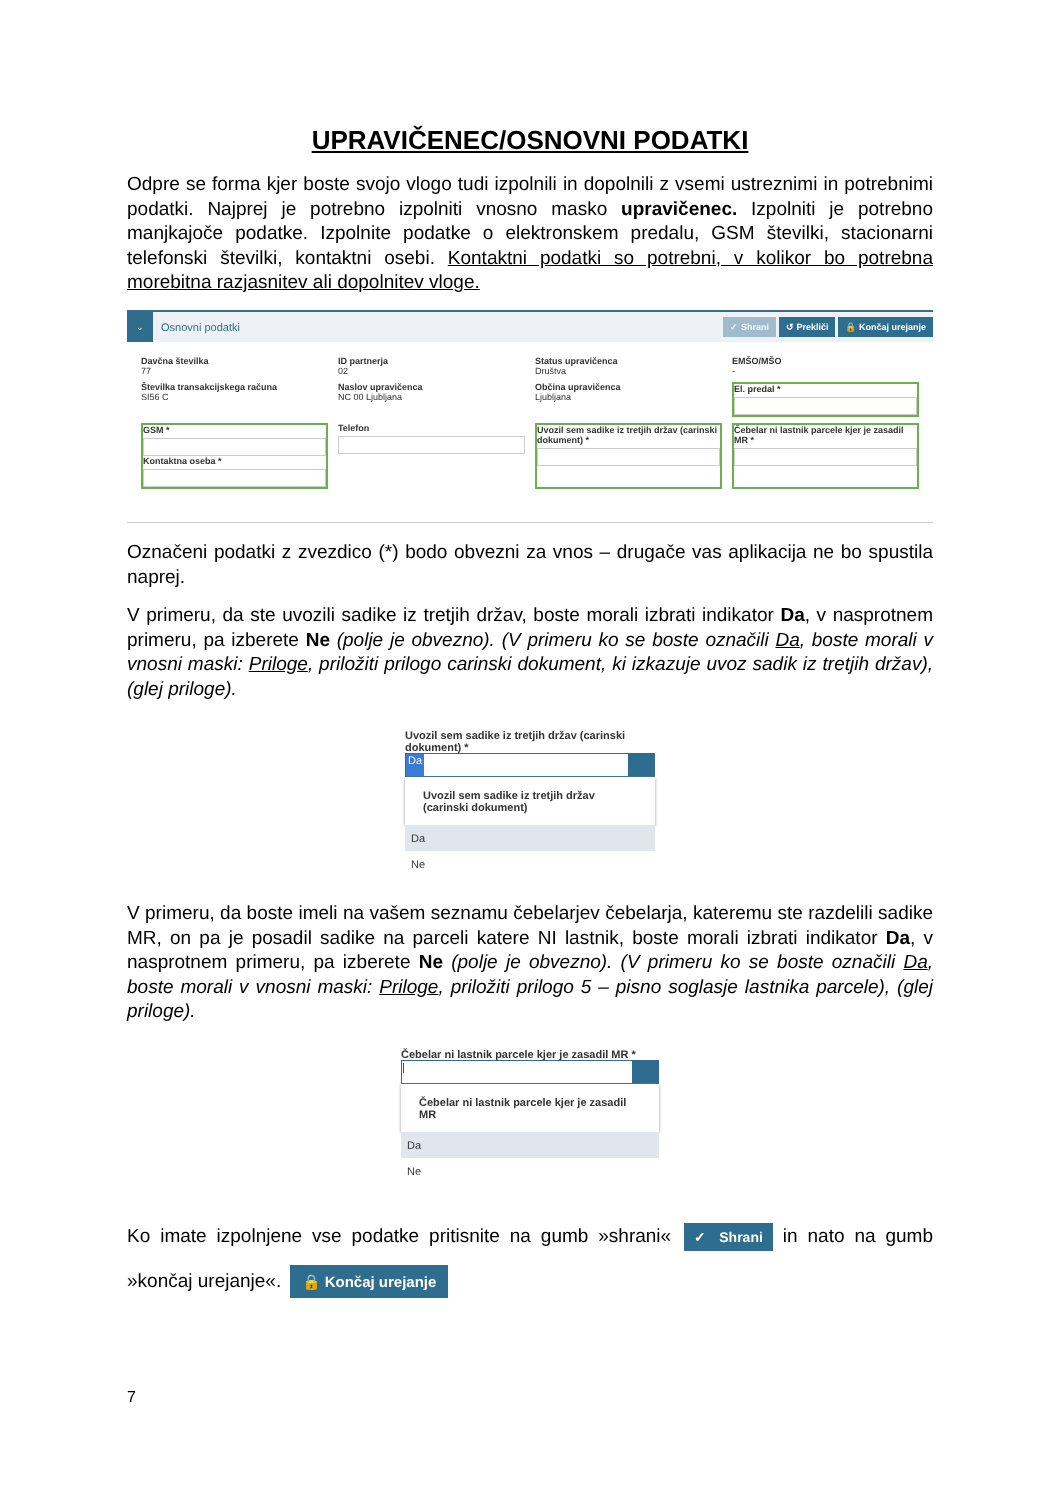UPRAVIČENEC/OSNOVNI PODATKI
Odpre se forma kjer boste svojo vlogo tudi izpolnili in dopolnili z vsemi ustreznimi in potrebnimi podatki. Najprej je potrebno izpolniti vnosno masko upravičenec. Izpolniti je potrebno manjkajoče podatke. Izpolnite podatke o elektronskem predalu, GSM številki, stacionarni telefonski številki, kontaktni osebi. Kontaktni podatki so potrebni, v kolikor bo potrebna morebitna razjasnitev ali dopolnitev vloge.
⌄ Osnovni podatki ✓ Shrani ↺ Prekliči 🔒 Končaj urejanje
Davčna številka
77
ID partnerja
02
Status upravičenca
Društva
EMŠO/MŠO
-
Številka transakcijskega računa
SI56 C
Naslov upravičenca
NC 00 Ljubljana
Občina upravičenca
Ljubljana
El. predal *
GSM *
Kontaktna oseba *
Telefon
Uvozil sem sadike iz tretjih držav (carinski dokument) *
Čebelar ni lastnik parcele kjer je zasadil MR *
Označeni podatki z zvezdico (*) bodo obvezni za vnos – drugače vas aplikacija ne bo spustila naprej.
V primeru, da ste uvozili sadike iz tretjih držav, boste morali izbrati indikator Da, v nasprotnem primeru, pa izberete Ne (polje je obvezno). (V primeru ko se boste označili Da, boste morali v vnosni maski: Priloge, priložiti prilogo carinski dokument, ki izkazuje uvoz sadik iz tretjih držav), (glej priloge).
Uvozil sem sadike iz tretjih držav (carinski dokument) *
Da
Uvozil sem sadike iz tretjih držav (carinski dokument)
Da
Ne
V primeru, da boste imeli na vašem seznamu čebelarjev čebelarja, kateremu ste razdelili sadike MR, on pa je posadil sadike na parceli katere NI lastnik, boste morali izbrati indikator Da, v nasprotnem primeru, pa izberete Ne (polje je obvezno). (V primeru ko se boste označili Da, boste morali v vnosni maski: Priloge, priložiti prilogo 5 – pisno soglasje lastnika parcele), (glej priloge).
Čebelar ni lastnik parcele kjer je zasadil MR *
|
Čebelar ni lastnik parcele kjer je zasadil MR
Da
Ne
Ko imate izpolnjene vse podatke pritisnite na gumb »shrani« ✓ Shrani in nato na gumb »končaj urejanje«. 🔒 Končaj urejanje
7